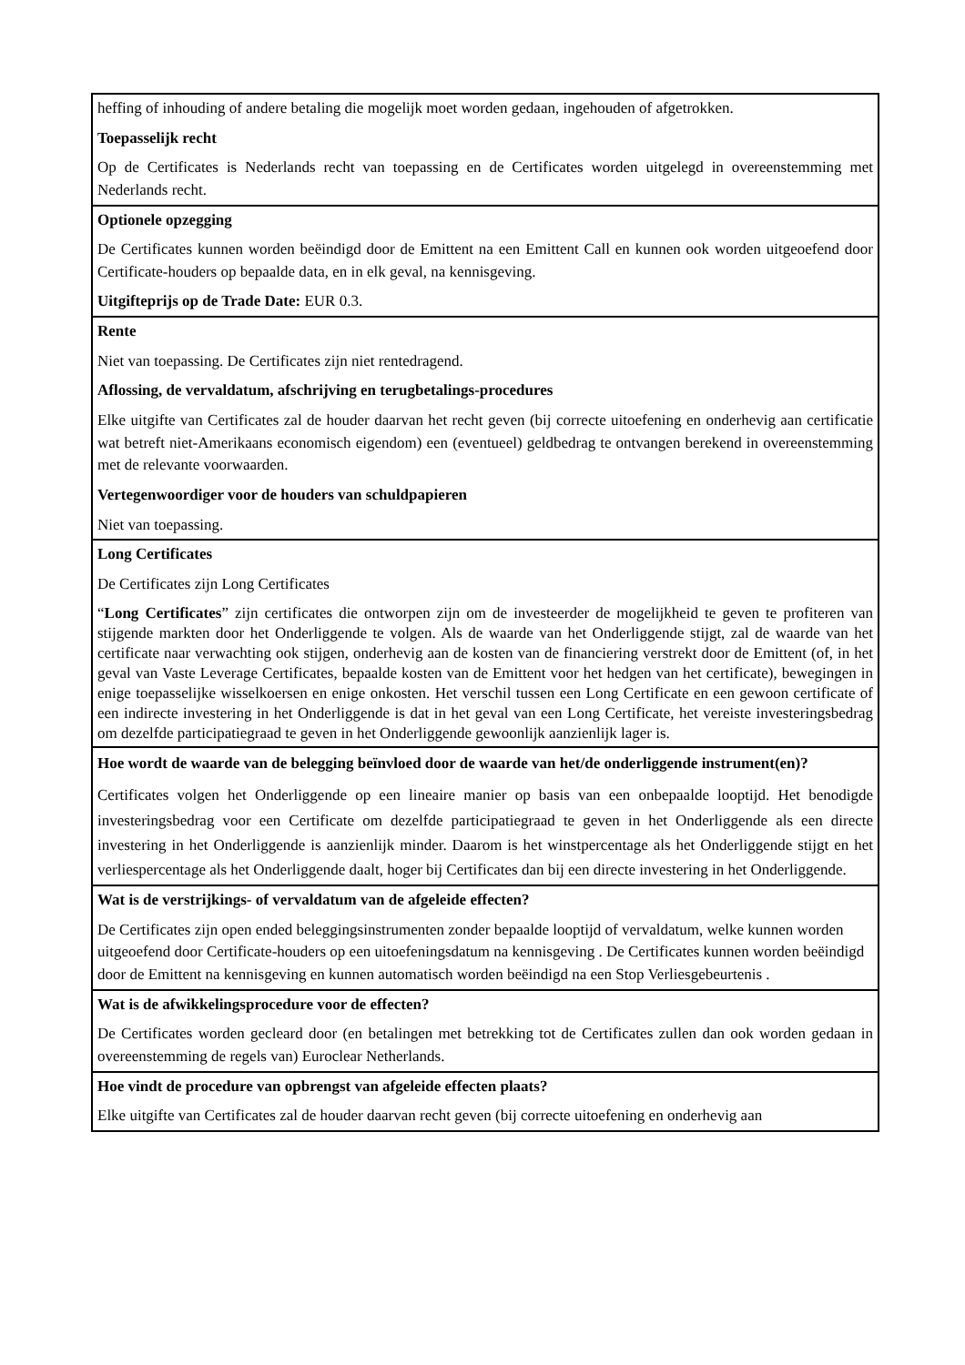| heffing of inhouding of andere betaling die mogelijk moet worden gedaan, ingehouden of afgetrokken. Toepasselijk recht Op de Certificates is Nederlands recht van toepassing en de Certificates worden uitgelegd in overeenstemming met Nederlands recht. |
| Optionele opzegging De Certificates kunnen worden beëindigd door de Emittent na een Emittent Call en kunnen ook worden uitgeoefend door Certificate-houders op bepaalde data, en in elk geval, na kennisgeving. Uitgifteprijs op de Trade Date: EUR 0.3. |
| Rente Niet van toepassing. De Certificates zijn niet rentedragend. Aflossing, de vervaldatum, afschrijving en terugbetalings-procedures Elke uitgifte van Certificates zal de houder daarvan het recht geven (bij correcte uitoefening en onderhevig aan certificatie wat betreft niet-Amerikaans economisch eigendom) een (eventueel) geldbedrag te ontvangen berekend in overeenstemming met de relevante voorwaarden. Vertegenwoordiger voor de houders van schuldpapieren Niet van toepassing. |
| Long Certificates De Certificates zijn Long Certificates “ Long Certificates ” zijn certificates die ontworpen zijn om de investeerder de mogelijkheid te geven te profiteren van stijgende markten door het Onderliggende te volgen. Als de waarde van het Onderliggende stijgt, zal de waarde van het certificate naar verwachting ook stijgen, onderhevig aan de kosten van de financiering verstrekt door de Emittent (of, in het geval van Vaste Leverage Certificates, bepaalde kosten van de Emittent voor het hedgen van het certificate), bewegingen in enige toepasselijke wisselkoersen en enige onkosten. Het verschil tussen een Long Certificate en een gewoon certificate of een indirecte investering in het Onderliggende is dat in het geval van een Long Certificate, het vereiste investeringsbedrag om dezelfde participatiegraad te geven in het Onderliggende gewoonlijk aanzienlijk lager is. |
| Hoe wordt de waarde van de belegging beïnvloed door de waarde van het/de onderliggende instrument(en)? Certificates volgen het Onderliggende op een lineaire manier op basis van een onbepaalde looptijd. Het benodigde investeringsbedrag voor een Certificate om dezelfde participatiegraad te geven in het Onderliggende als een directe investering in het Onderliggende is aanzienlijk minder. Daarom is het winstpercentage als het Onderliggende stijgt en het verliespercentage als het Onderliggende daalt, hoger bij Certificates dan bij een directe investering in het Onderliggende. |
| Wat is de verstrijkings- of vervaldatum van de afgeleide effecten? De Certificates zijn open ended beleggingsinstrumenten zonder bepaalde looptijd of vervaldatum, welke kunnen worden uitgeoefend door Certificate-houders op een uitoefeningsdatum na kennisgeving . De Certificates kunnen worden beëindigd door de Emittent na kennisgeving en kunnen automatisch worden beëindigd na een Stop Verliesgebeurtenis . |
| Wat is de afwikkelingsprocedure voor de effecten? De Certificates worden gecleard door (en betalingen met betrekking tot de Certificates zullen dan ook worden gedaan in overeenstemming de regels van) Euroclear Netherlands. |
| Hoe vindt de procedure van opbrengst van afgeleide effecten plaats? Elke uitgifte van Certificates zal de houder daarvan recht geven (bij correcte uitoefening en onderhevig aan |